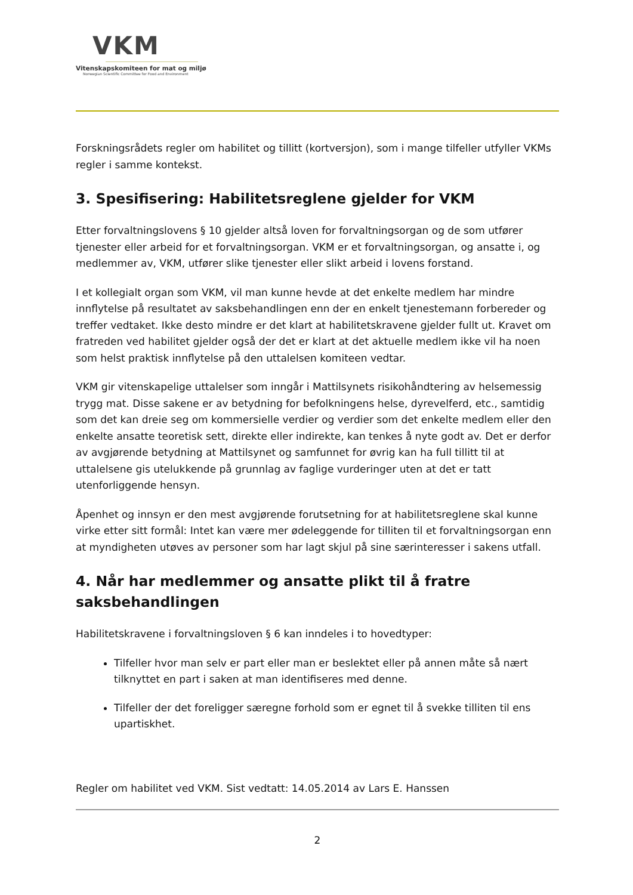VKM
Vitenskapskomiteen for mat og miljø
Norwegian Scientific Committee for Food and Environment
Forskningsrådets regler om habilitet og tillitt (kortversjon), som i mange tilfeller utfyller VKMs regler i samme kontekst.
3. Spesifisering: Habilitetsreglene gjelder for VKM
Etter forvaltningslovens § 10 gjelder altså loven for forvaltningsorgan og de som utfører tjenester eller arbeid for et forvaltningsorgan. VKM er et forvaltningsorgan, og ansatte i, og medlemmer av, VKM, utfører slike tjenester eller slikt arbeid i lovens forstand.
I et kollegialt organ som VKM, vil man kunne hevde at det enkelte medlem har mindre innflytelse på resultatet av saksbehandlingen enn der en enkelt tjenestemann forbereder og treffer vedtaket. Ikke desto mindre er det klart at habilitetskravene gjelder fullt ut. Kravet om fratreden ved habilitet gjelder også der det er klart at det aktuelle medlem ikke vil ha noen som helst praktisk innflytelse på den uttalelsen komiteen vedtar.
VKM gir vitenskapelige uttalelser som inngår i Mattilsynets risikohåndtering av helsemessig trygg mat. Disse sakene er av betydning for befolkningens helse, dyrevelferd, etc., samtidig som det kan dreie seg om kommersielle verdier og verdier som det enkelte medlem eller den enkelte ansatte teoretisk sett, direkte eller indirekte, kan tenkes å nyte godt av. Det er derfor av avgjørende betydning at Mattilsynet og samfunnet for øvrig kan ha full tillitt til at uttalelsene gis utelukkende på grunnlag av faglige vurderinger uten at det er tatt utenforliggende hensyn.
Åpenhet og innsyn er den mest avgjørende forutsetning for at habilitetsreglene skal kunne virke etter sitt formål: Intet kan være mer ødeleggende for tilliten til et forvaltningsorgan enn at myndigheten utøves av personer som har lagt skjul på sine særinteresser i sakens utfall.
4. Når har medlemmer og ansatte plikt til å fratre saksbehandlingen
Habilitetskravene i forvaltningsloven § 6 kan inndeles i to hovedtyper:
Tilfeller hvor man selv er part eller man er beslektet eller på annen måte så nært tilknyttet en part i saken at man identifiseres med denne.
Tilfeller der det foreligger særegne forhold som er egnet til å svekke tilliten til ens upartiskhet.
Regler om habilitet ved VKM. Sist vedtatt: 14.05.2014 av Lars E. Hanssen
2